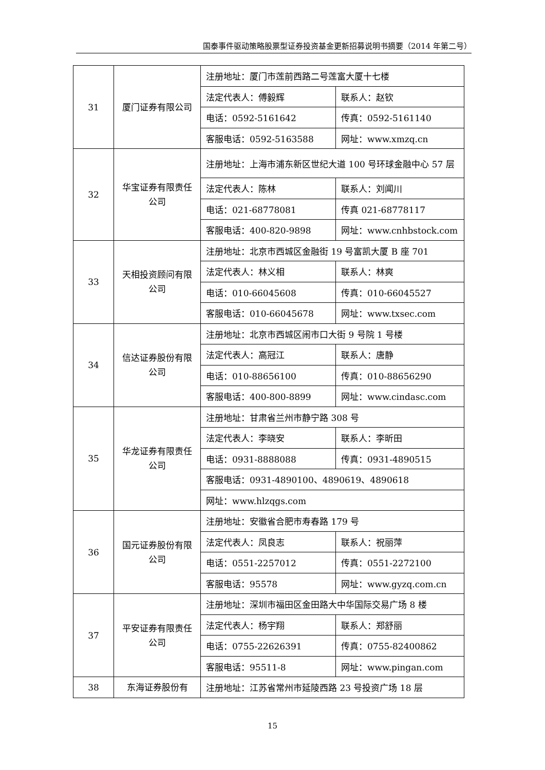国泰事件驱动策略股票型证券投资基金更新招募说明书摘要（2014 年第二号）
| 31 | 厦门证券有限公司 | 注册地址：厦门市莲前西路二号莲富大厦十七楼 | |
| | | 法定代表人：傅毅辉 | 联系人：赵钦 |
| | | 电话：0592-5161642 | 传真：0592-5161140 |
| | | 客服电话：0592-5163588 | 网址：www.xmzq.cn |
| 32 | 华宝证券有限责任公司 | 注册地址：上海市浦东新区世纪大道 100 号环球金融中心 57 层 | |
| | | 法定代表人：陈林 | 联系人：刘闻川 |
| | | 电话：021-68778081 | 传真 021-68778117 |
| | | 客服电话：400-820-9898 | 网址：www.cnhbstock.com |
| 33 | 天相投资顾问有限公司 | 注册地址：北京市西城区金融街 19 号富凯大厦 B 座 701 | |
| | | 法定代表人：林义相 | 联系人：林爽 |
| | | 电话：010-66045608 | 传真：010-66045527 |
| | | 客服电话：010-66045678 | 网址：www.txsec.com |
| 34 | 信达证券股份有限公司 | 注册地址：北京市西城区闹市口大街 9 号院 1 号楼 | |
| | | 法定代表人：高冠江 | 联系人：唐静 |
| | | 电话：010-88656100 | 传真：010-88656290 |
| | | 客服电话：400-800-8899 | 网址：www.cindasc.com |
| 35 | 华龙证券有限责任公司 | 注册地址：甘肃省兰州市静宁路 308 号 | |
| | | 法定代表人：李晓安 | 联系人：李昕田 |
| | | 电话：0931-8888088 | 传真：0931-4890515 |
| | | 客服电话：0931-4890100、4890619、4890618 | |
| | | 网址：www.hlzqgs.com | |
| 36 | 国元证券股份有限公司 | 注册地址：安徽省合肥市寿春路 179 号 | |
| | | 法定代表人：凤良志 | 联系人：祝丽萍 |
| | | 电话：0551-2257012 | 传真：0551-2272100 |
| | | 客服电话：95578 | 网址：www.gyzq.com.cn |
| 37 | 平安证券有限责任公司 | 注册地址：深圳市福田区金田路大中华国际交易广场 8 楼 | |
| | | 法定代表人：杨宇翔 | 联系人：郑舒丽 |
| | | 电话：0755-22626391 | 传真：0755-82400862 |
| | | 客服电话：95511-8 | 网址：www.pingan.com |
| 38 | 东海证券股份有 | 注册地址：江苏省常州市延陵西路 23 号投资广场 18 层 | |
15